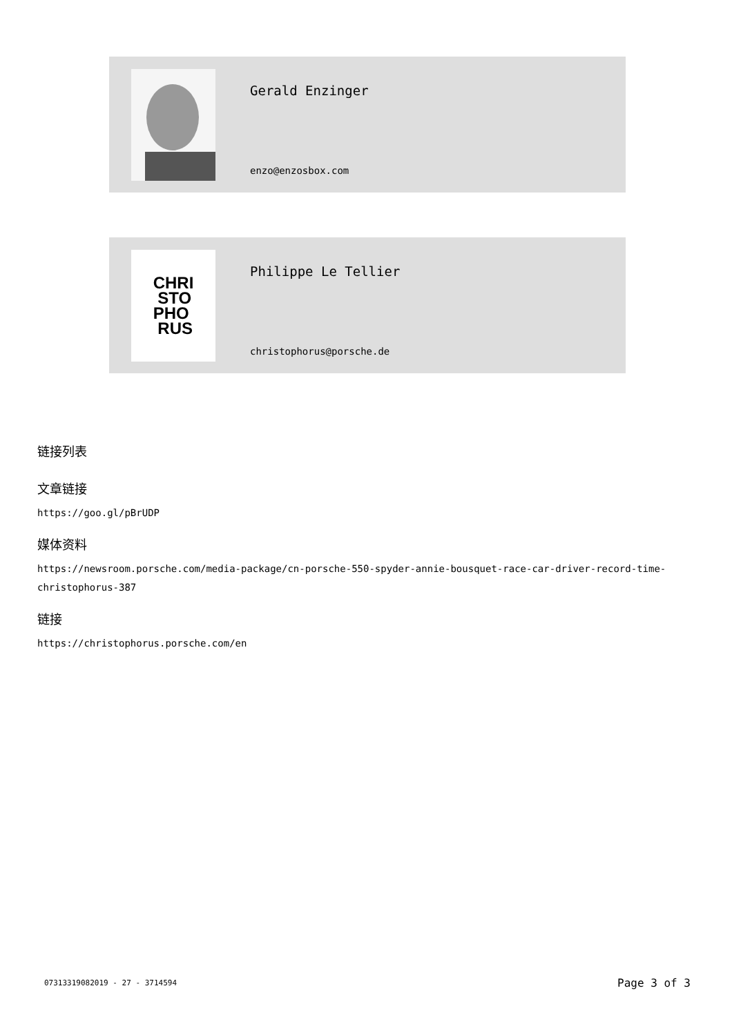Gerald Enzinger
enzo@enzosbox.com
CHRI
STO
PHO
RUS
Philippe Le Tellier
christophorus@porsche.de
链接列表
文章链接
https://goo.gl/pBrUDP
媒体资料
https://newsroom.porsche.com/media-package/cn-porsche-550-spyder-annie-bousquet-race-car-driver-record-time-christophorus-387
链接
https://christophorus.porsche.com/en
07313319082019 - 27 - 3714594 Page 3 of 3